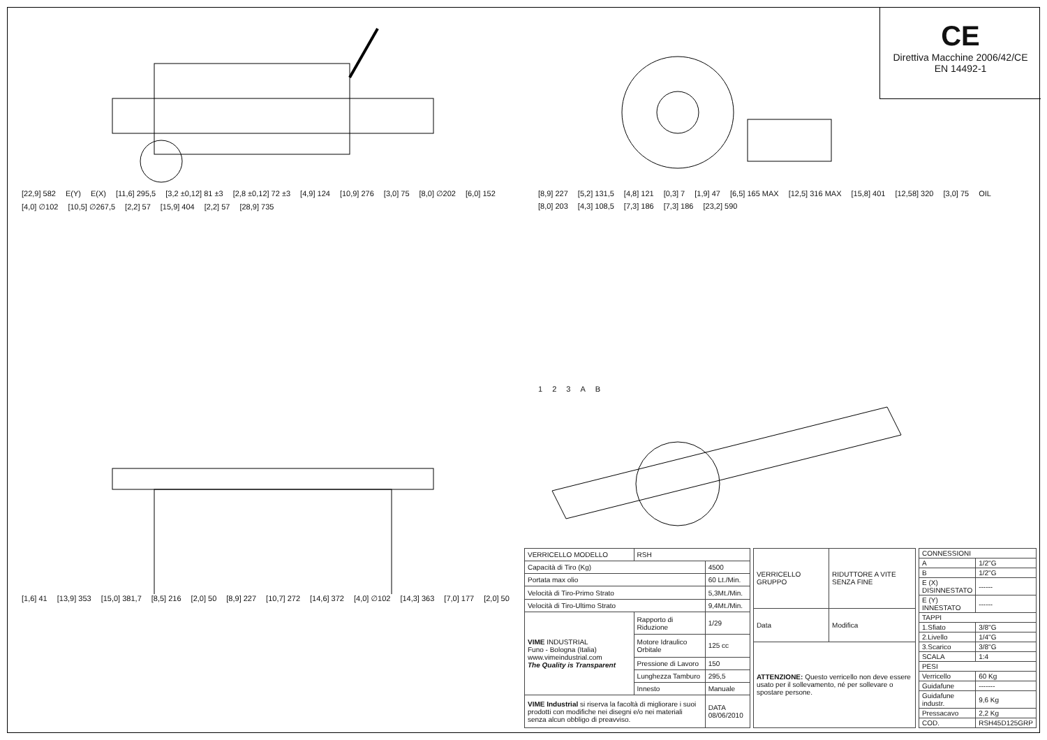[22,9] 582 E(Y) E(X) [11,6] 295,5 [3,2 ±0,12] 81 ±3 [2,8 ±0,12] 72 ±3 [4,9] 124 [10,9] 276 [3,0] 75 [8,0] ∅202 [6,0] 152 [4,0] ∅102 [10,5] ∅267,5 [2,2] 57 [15,9] 404 [2,2] 57 [28,9] 735
CE
Direttiva Macchine 2006/42/CE
EN 14492-1
[8,9] 227 [5,2] 131,5 [4,8] 121 [0,3] 7 [1,9] 47 [6,5] 165 MAX [12,5] 316 MAX [15,8] 401 [12,58] 320 [3,0] 75 OIL [8,0] 203 [4,3] 108,5 [7,3] 186 [7,3] 186 [23,2] 590
[1,6] 41 [13,9] 353 [15,0] 381,7 [8,5] 216 [2,0] 50 [8,9] 227 [10,7] 272 [14,6] 372 [4,0] ∅102 [14,3] 363 [7,0] 177 [2,0] 50
123 AB
| VERRICELLO MODELLO | RSH | |
| Capacità di Tiro (Kg) | | 4500 |
| Portata max olio | | 60 Lt./Min. |
| Velocità di Tiro-Primo Strato | | 5,3Mt./Min. |
| Velocità di Tiro-Ultimo Strato | | 9,4Mt./Min. |
| VIME INDUSTRIAL Funo - Bologna (Italia) www.vimeindustrial.com The Quality is Transparent | Rapporto di Riduzione | 1/29 |
| | Motore Idraulico Orbitale | 125 cc |
| | Pressione di Lavoro | 150 |
| | Lunghezza Tamburo | 295,5 |
| | Innesto | Manuale |
| VIME Industrial si riserva la facoltà di migliorare i suoi prodotti con modifiche nei disegni e/o nei materiali senza alcun obbligo di preavviso. | | DATA 08/06/2010 |
| VERRICELLO GRUPPO | RIDUTTORE A VITE SENZA FINE |
| Data | Modifica |
| ATTENZIONE: Questo verricello non deve essere usato per il sollevamento, né per sollevare o spostare persone. | |
| CONNESSIONI | |
| --- | --- |
| A | 1/2"G |
| B | 1/2"G |
| E (X) DISINNESTATO | ------ |
| E (Y) INNESTATO | ------ |
| TAPPI | |
| 1.Sfiato | 3/8"G |
| 2.Livello | 1/4"G |
| 3.Scarico | 3/8"G |
| SCALA | 1:4 |
| PESI | |
| Verricello | 60 Kg |
| Guidafune | ------- |
| Guidafune industr. | 9,6 Kg |
| Pressacavo | 2,2 Kg |
| COD. | RSH45D125GRP |